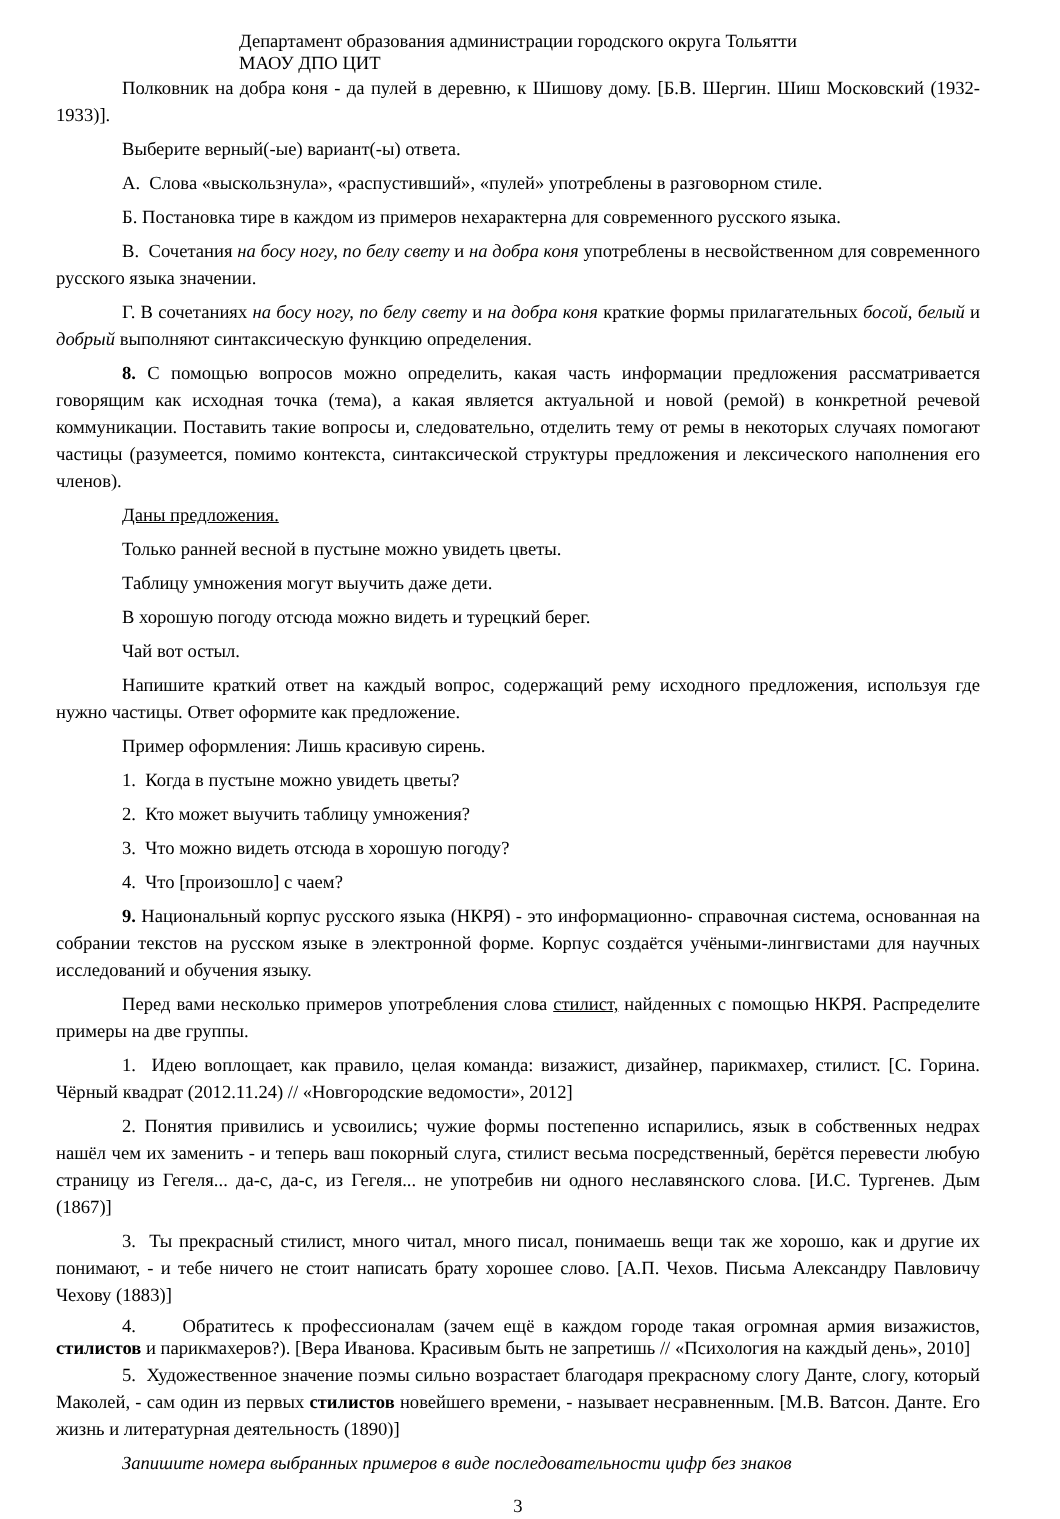Департамент образования администрации городского округа Тольятти
МАОУ ДПО ЦИТ
Полковник на добра коня - да пулей в деревню, к Шишову дому. [Б.В. Шергин. Шиш Московский (1932-1933)].
Выберите верный(-ые) вариант(-ы) ответа.
А. Слова «выскользнула», «распустивший», «пулей» употреблены в разговорном стиле.
Б. Постановка тире в каждом из примеров нехарактерна для современного русского языка.
В. Сочетания на босу ногу, по белу свету и на добра коня употреблены в несвойственном для современного русского языка значении.
Г. В сочетаниях на босу ногу, по белу свету и на добра коня краткие формы прилагательных босой, белый и добрый выполняют синтаксическую функцию определения.
8. С помощью вопросов можно определить, какая часть информации предложения рассматривается говорящим как исходная точка (тема), а какая является актуальной и новой (ремой) в конкретной речевой коммуникации. Поставить такие вопросы и, следовательно, отделить тему от ремы в некоторых случаях помогают частицы (разумеется, помимо контекста, синтаксической структуры предложения и лексического наполнения его членов).
Даны предложения.
Только ранней весной в пустыне можно увидеть цветы.
Таблицу умножения могут выучить даже дети.
В хорошую погоду отсюда можно видеть и турецкий берег.
Чай вот остыл.
Напишите краткий ответ на каждый вопрос, содержащий рему исходного предложения, используя где нужно частицы. Ответ оформите как предложение.
Пример оформления: Лишь красивую сирень.
1. Когда в пустыне можно увидеть цветы?
2. Кто может выучить таблицу умножения?
3. Что можно видеть отсюда в хорошую погоду?
4. Что [произошло] с чаем?
9. Национальный корпус русского языка (НКРЯ) - это информационно- справочная система, основанная на собрании текстов на русском языке в электронной форме. Корпус создаётся учёными-лингвистами для научных исследований и обучения языку.
Перед вами несколько примеров употребления слова стилист, найденных с помощью НКРЯ. Распределите примеры на две группы.
1. Идею воплощает, как правило, целая команда: визажист, дизайнер, парикмахер, стилист. [С. Горина. Чёрный квадрат (2012.11.24) // «Новгородские ведомости», 2012]
2. Понятия привились и усвоились; чужие формы постепенно испарились, язык в собственных недрах нашёл чем их заменить - и теперь ваш покорный слуга, стилист весьма посредственный, берётся перевести любую страницу из Гегеля... да-с, да-с, из Гегеля... не употребив ни одного неславянского слова. [И.С. Тургенев. Дым (1867)]
3. Ты прекрасный стилист, много читал, много писал, понимаешь вещи так же хорошо, как и другие их понимают, - и тебе ничего не стоит написать брату хорошее слово. [А.П. Чехов. Письма Александру Павловичу Чехову (1883)]
4. Обратитесь к профессионалам (зачем ещё в каждом городе такая огромная армия визажистов, стилистов и парикмахеров?). [Вера Иванова. Красивым быть не запретишь // «Психология на каждый день», 2010]
5. Художественное значение поэмы сильно возрастает благодаря прекрасному слогу Данте, слогу, который Маколей, - сам один из первых стилистов новейшего времени, - называет несравненным. [М.В. Ватсон. Данте. Его жизнь и литературная деятельность (1890)]
Запишите номера выбранных примеров в виде последовательности цифр без знаков
3